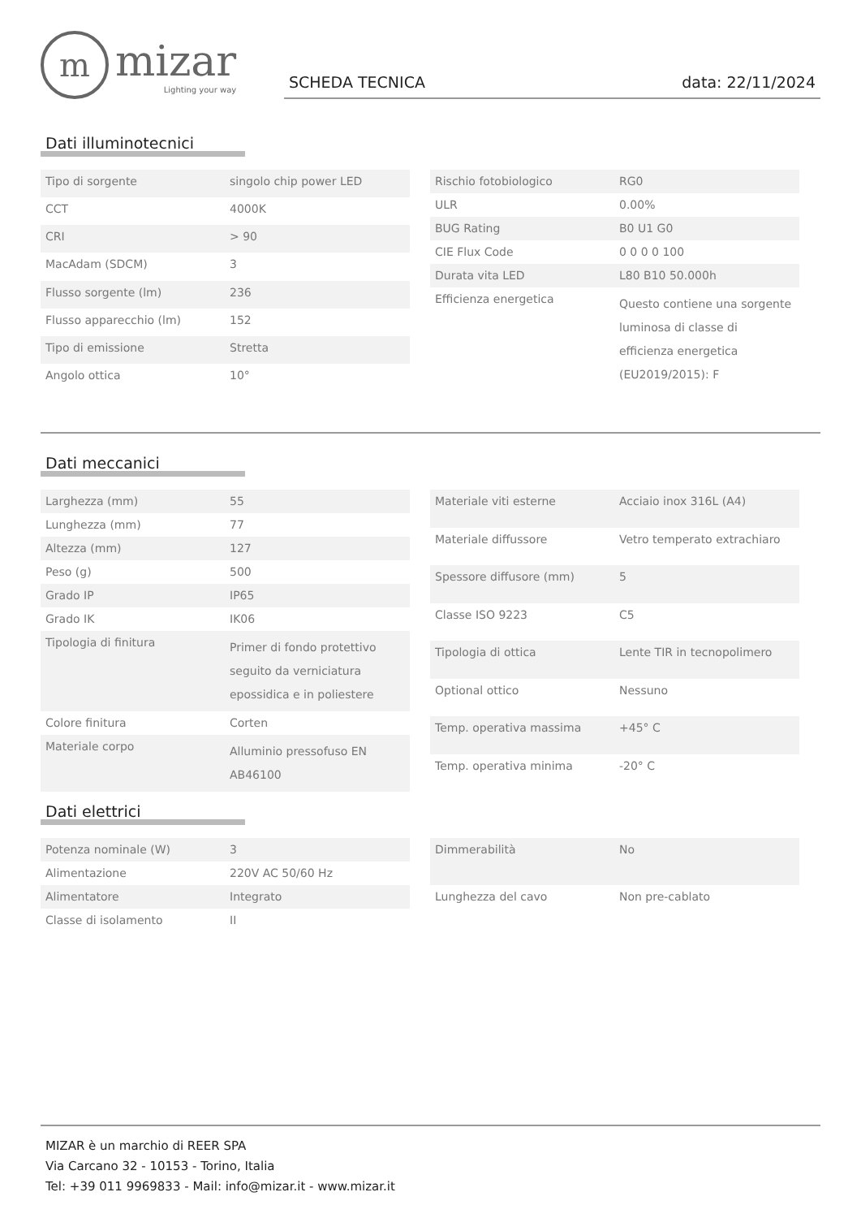m
mizar
Lighting your way
SCHEDA TECNICA data: 22/11/2024
Dati illuminotecnici
| Tipo di sorgente | singolo chip power LED |
| CCT | 4000K |
| CRI | > 90 |
| MacAdam (SDCM) | 3 |
| Flusso sorgente (lm) | 236 |
| Flusso apparecchio (lm) | 152 |
| Tipo di emissione | Stretta |
| Angolo ottica | 10° |
| Rischio fotobiologico | RG0 |
| ULR | 0.00% |
| BUG Rating | B0 U1 G0 |
| CIE Flux Code | 0 0 0 0 100 |
| Durata vita LED | L80 B10 50.000h |
| Efficienza energetica | Questo contiene una sorgente luminosa di classe di efficienza energetica (EU2019/2015): F |
Dati meccanici
| Larghezza (mm) | 55 |
| Lunghezza (mm) | 77 |
| Altezza (mm) | 127 |
| Peso (g) | 500 |
| Grado IP | IP65 |
| Grado IK | IK06 |
| Tipologia di finitura | Primer di fondo protettivo seguito da verniciatura epossidica e in poliestere |
| Colore finitura | Corten |
| Materiale corpo | Alluminio pressofuso EN AB46100 |
| Materiale viti esterne | Acciaio inox 316L (A4) |
| Materiale diffussore | Vetro temperato extrachiaro |
| Spessore diffusore (mm) | 5 |
| Classe ISO 9223 | C5 |
| Tipologia di ottica | Lente TIR in tecnopolimero |
| Optional ottico | Nessuno |
| Temp. operativa massima | +45° C |
| Temp. operativa minima | -20° C |
Dati elettrici
| Potenza nominale (W) | 3 |
| Alimentazione | 220V AC 50/60 Hz |
| Alimentatore | Integrato |
| Classe di isolamento | II |
| Dimmerabilità | No |
| Lunghezza del cavo | Non pre-cablato |
MIZAR è un marchio di REER SPA
Via Carcano 32 - 10153 - Torino, Italia
Tel: +39 011 9969833 - Mail: info@mizar.it - www.mizar.it